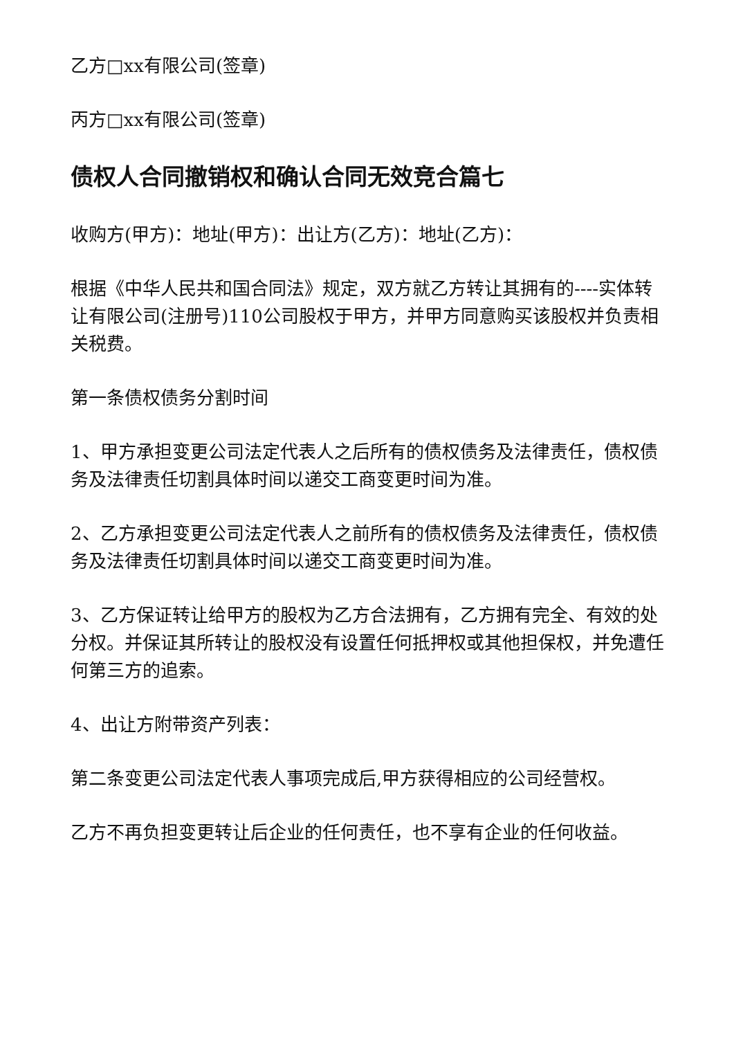乙方□xx有限公司(签章)
丙方□xx有限公司(签章)
债权人合同撤销权和确认合同无效竞合篇七
收购方(甲方)：地址(甲方)：出让方(乙方)：地址(乙方)：
根据《中华人民共和国合同法》规定，双方就乙方转让其拥有的----实体转让有限公司(注册号)110公司股权于甲方，并甲方同意购买该股权并负责相关税费。
第一条债权债务分割时间
1、甲方承担变更公司法定代表人之后所有的债权债务及法律责任，债权债务及法律责任切割具体时间以递交工商变更时间为准。
2、乙方承担变更公司法定代表人之前所有的债权债务及法律责任，债权债务及法律责任切割具体时间以递交工商变更时间为准。
3、乙方保证转让给甲方的股权为乙方合法拥有，乙方拥有完全、有效的处分权。并保证其所转让的股权没有设置任何抵押权或其他担保权，并免遭任何第三方的追索。
4、出让方附带资产列表：
第二条变更公司法定代表人事项完成后,甲方获得相应的公司经营权。
乙方不再负担变更转让后企业的任何责任，也不享有企业的任何收益。